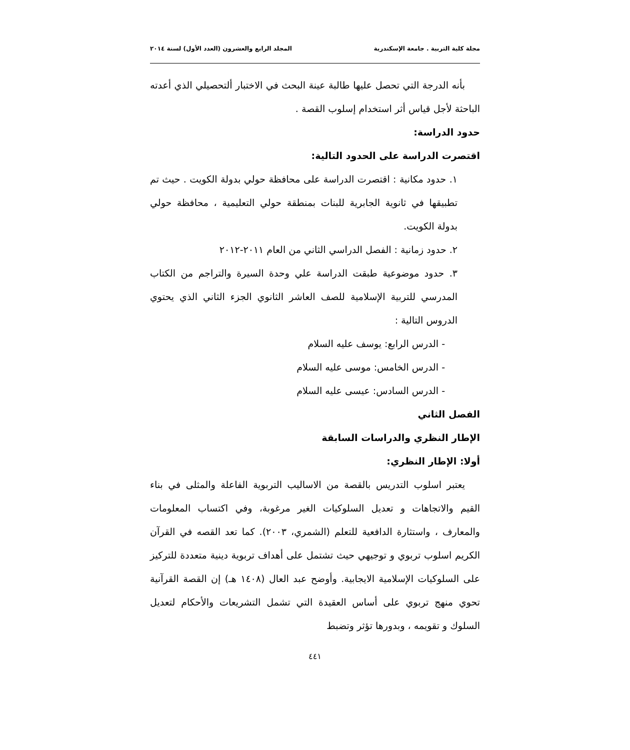مجلة كلية التربية . جامعة الإسكندرية المجلد الرابع والعشرون (العدد الأول) لسنة ٢٠١٤
بأنه الدرجة التي تحصل عليها طالبة عينة البحث في الاختبار ألتحصيلي الذي أعدته الباحثة لأجل قياس أثر استخدام إسلوب القصة .
حدود الدراسة:
اقتصرت الدراسة على الحدود التالية:
١. حدود مكانية : اقتصرت الدراسة على محافظة حولي بدولة الكويت . حيث تم تطبيقها في ثانوية الجابرية للبنات بمنطقة حولي التعليمية ، محافظة حولي بدولة الكويت.
٢. حدود زمانية : الفصل الدراسي الثاني من العام ٢٠١١-٢٠١٢
٣. حدود موضوعية طبقت الدراسة علي وحدة السيرة والتراجم من الكتاب المدرسي للتربية الإسلامية للصف العاشر الثانوي الجزء الثاني الذي يحتوي الدروس التالية :
- الدرس الرابع: يوسف عليه السلام
- الدرس الخامس: موسى عليه السلام
- الدرس السادس: عيسى عليه السلام
الفصل الثاني
الإطار النظري والدراسات السابقة
أولا: الإطار النظري:
يعتبر اسلوب التدريس بالقصة من الاساليب التربوية الفاعلة والمثلى في بناء القيم والاتجاهات و تعديل السلوكيات الغير مرغوبة، وفي اكتساب المعلومات والمعارف ، واستثارة الدافعية للتعلم (الشمري، ٢٠٠٣). كما تعد القصه في القرآن الكريم اسلوب تربوي و توجيهي حيث تشتمل على أهداف تربوية دينية متعددة للتركيز على السلوكيات الإسلامية الايجابية. وأوضح عبد العال (١٤٠٨ هـ) إن القصة القرآنية تحوي منهج تربوي على أساس العقيدة التي تشمل التشريعات والأحكام لتعديل السلوك و تقويمه ، وبدورها تؤثر وتضبط
٤٤١